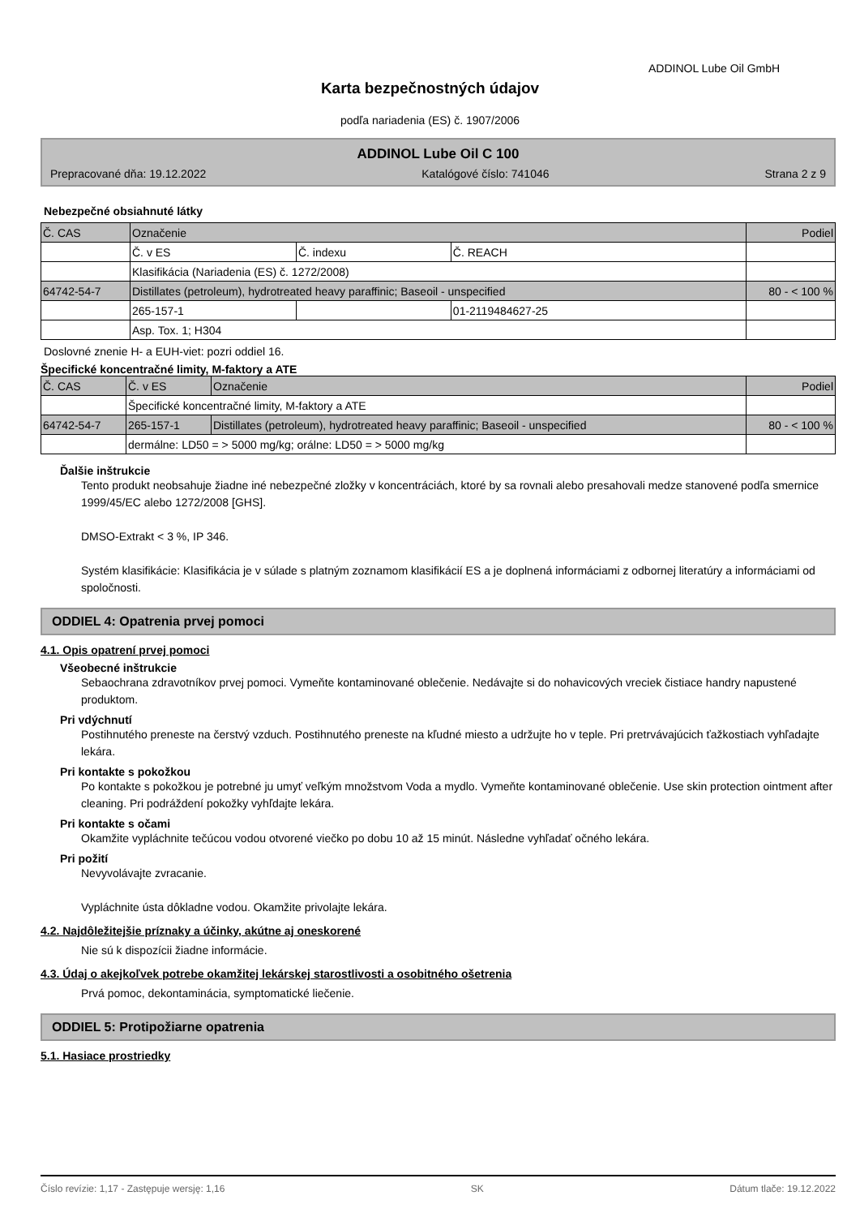ADDINOL Lube Oil GmbH
Karta bezpečnostných údajov
podľa nariadenia (ES) č. 1907/2006
ADDINOL Lube Oil C 100
Prepracované dňa: 19.12.2022 Katalógové číslo: 741046 Strana 2 z 9
Nebezpečné obsiahnuté látky
| Č. CAS | Označenie | | | Podiel |
| | Č. v ES | Č. indexu | Č. REACH | |
| | Klasifikácia (Nariadenia (ES) č. 1272/2008) | | | |
| 64742-54-7 | Distillates (petroleum), hydrotreated heavy paraffinic; Baseoil - unspecified | | | 80 - < 100 % |
| | 265-157-1 | | 01-2119484627-25 | |
| | Asp. Tox. 1; H304 | | | |
Doslovné znenie H- a EUH-viet: pozri oddiel 16.
Špecifické koncentračné limity, M-faktory a ATE
| Č. CAS | Č. v ES | Označenie | Podiel |
| | Špecifické koncentračné limity, M-faktory a ATE | | |
| 64742-54-7 | 265-157-1 | Distillates (petroleum), hydrotreated heavy paraffinic; Baseoil - unspecified | 80 - < 100 % |
| | dermálne: LD50 = > 5000 mg/kg; orálne: LD50 = > 5000 mg/kg | | |
Ďalšie inštrukcie
Tento produkt neobsahuje žiadne iné nebezpečné zložky v koncentráciách, ktoré by sa rovnali alebo presahovali medze stanovené podľa smernice 1999/45/EC alebo 1272/2008 [GHS].
DMSO-Extrakt < 3 %, IP 346.
Systém klasifikácie: Klasifikácia je v súlade s platným zoznamom klasifikácií ES a je doplnená informáciami z odbornej literatúry a informáciami od spoločnosti.
ODDIEL 4: Opatrenia prvej pomoci
4.1. Opis opatrení prvej pomoci
Všeobecné inštrukcie
Sebaochrana zdravotníkov prvej pomoci. Vymeňte kontaminované oblečenie. Nedávajte si do nohavicových vreciek čistiace handry napustené produktom.
Pri vdýchnutí
Postihnutého preneste na čerstvý vzduch. Postihnutého preneste na kľudné miesto a udržujte ho v teple. Pri pretrvávajúcich ťažkostiach vyhľadajte lekára.
Pri kontakte s pokožkou
Po kontakte s pokožkou je potrebné ju umyť veľkým množstvom Voda a mydlo. Vymeňte kontaminované oblečenie. Use skin protection ointment after cleaning. Pri podráždení pokožky vyhľdajte lekára.
Pri kontakte s očami
Okamžite vypláchnite tečúcou vodou otvorené viečko po dobu 10 až 15 minút. Následne vyhľadať očného lekára.
Pri požití
Nevyvolávajte zvracanie.
Vypláchnite ústa dôkladne vodou. Okamžite privolajte lekára.
4.2. Najdôležitejšie príznaky a účinky, akútne aj oneskorené
Nie sú k dispozícii žiadne informácie.
4.3. Údaj o akejkoľvek potrebe okamžitej lekárskej starostlivosti a osobitného ošetrenia
Prvá pomoc, dekontaminácia, symptomatické liečenie.
ODDIEL 5: Protipožiarne opatrenia
5.1. Hasiace prostriedky
Číslo revízie: 1,17 - Zastępuje wersję: 1,16 SK Dátum tlače: 19.12.2022